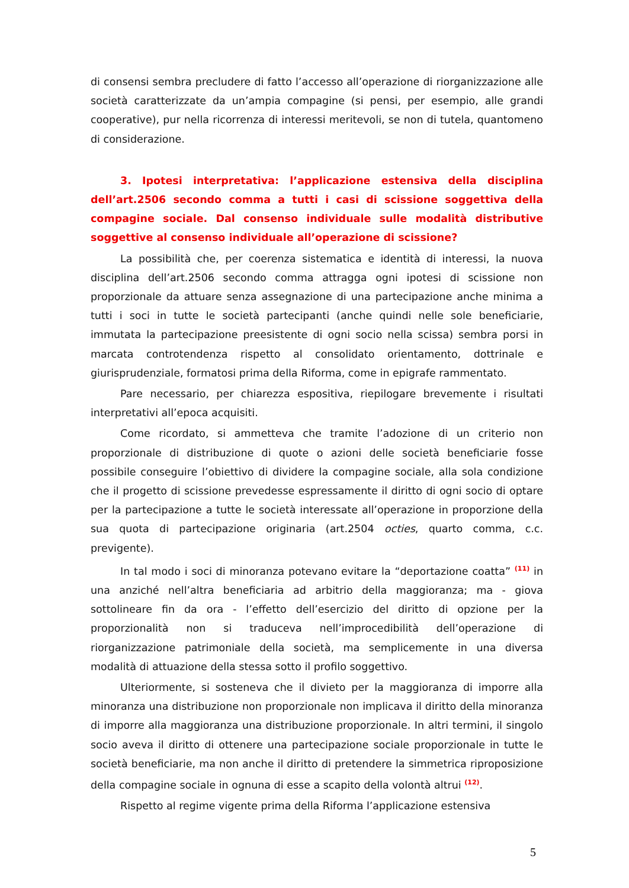di consensi sembra precludere di fatto l’accesso all’operazione di riorganizzazione alle società caratterizzate da un’ampia compagine (si pensi, per esempio, alle grandi cooperative), pur nella ricorrenza di interessi meritevoli, se non di tutela, quantomeno di considerazione.
3. Ipotesi interpretativa: l’applicazione estensiva della disciplina dell’art.2506 secondo comma a tutti i casi di scissione soggettiva della compagine sociale. Dal consenso individuale sulle modalità distributive soggettive al consenso individuale all’operazione di scissione?
La possibilità che, per coerenza sistematica e identità di interessi, la nuova disciplina dell’art.2506 secondo comma attragga ogni ipotesi di scissione non proporzionale da attuare senza assegnazione di una partecipazione anche minima a tutti i soci in tutte le società partecipanti (anche quindi nelle sole beneficiarie, immutata la partecipazione preesistente di ogni socio nella scissa) sembra porsi in marcata controtendenza rispetto al consolidato orientamento, dottrinale e giurisprudenziale, formatosi prima della Riforma, come in epigrafe rammentato.
Pare necessario, per chiarezza espositiva, riepilogare brevemente i risultati interpretativi all’epoca acquisiti.
Come ricordato, si ammetteva che tramite l’adozione di un criterio non proporzionale di distribuzione di quote o azioni delle società beneficiarie fosse possibile conseguire l’obiettivo di dividere la compagine sociale, alla sola condizione che il progetto di scissione prevedesse espressamente il diritto di ogni socio di optare per la partecipazione a tutte le società interessate all’operazione in proporzione della sua quota di partecipazione originaria (art.2504 octies, quarto comma, c.c. previgente).
In tal modo i soci di minoranza potevano evitare la “deportazione coatta” <sup>(11)</sup> in una anziché nell’altra beneficiaria ad arbitrio della maggioranza; ma - giova sottolineare fin da ora - l’effetto dell’esercizio del diritto di opzione per la proporzionalità non si traduceva nell’improcedibilità dell’operazione di riorganizzazione patrimoniale della società, ma semplicemente in una diversa modalità di attuazione della stessa sotto il profilo soggettivo.
Ulteriormente, si sosteneva che il divieto per la maggioranza di imporre alla minoranza una distribuzione non proporzionale non implicava il diritto della minoranza di imporre alla maggioranza una distribuzione proporzionale. In altri termini, il singolo socio aveva il diritto di ottenere una partecipazione sociale proporzionale in tutte le società beneficiarie, ma non anche il diritto di pretendere la simmetrica riproposizione della compagine sociale in ognuna di esse a scapito della volontà altrui <sup>(12)</sup>.
Rispetto al regime vigente prima della Riforma l’applicazione estensiva
5